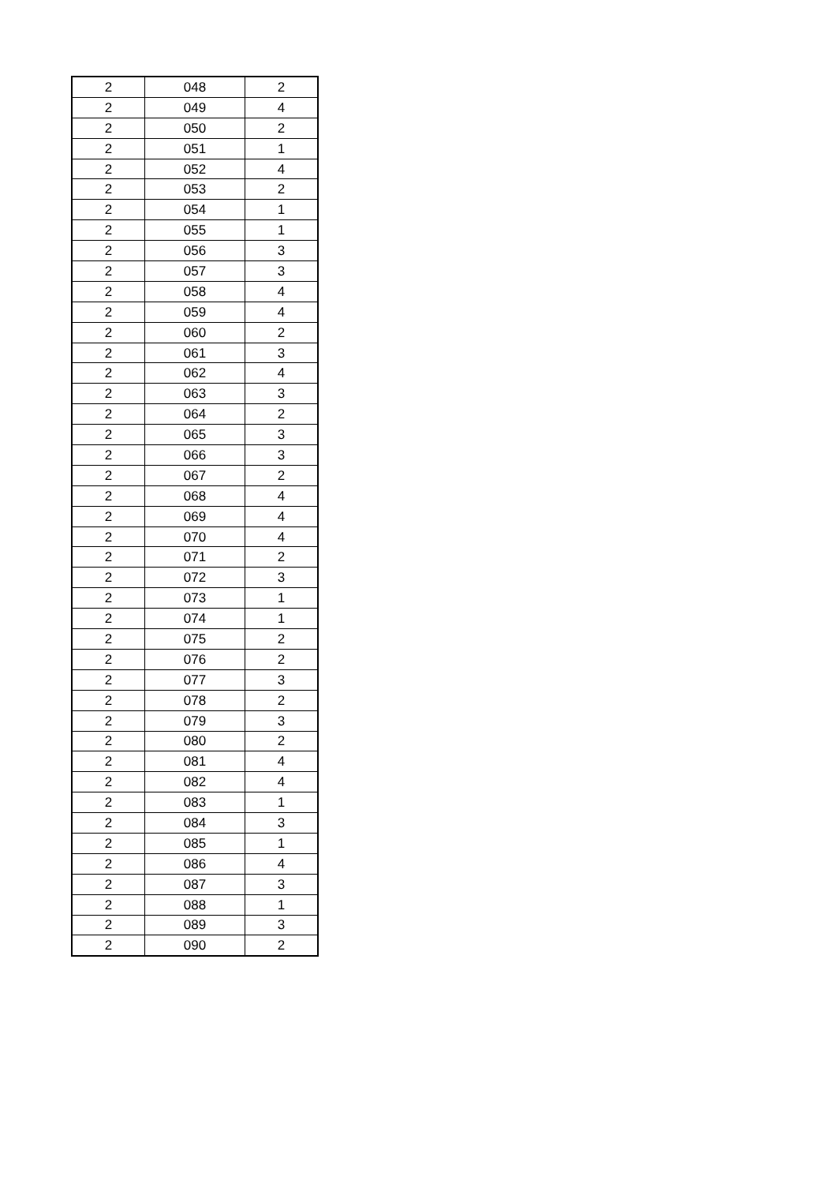| 2 | 048 | 2 |
| 2 | 049 | 4 |
| 2 | 050 | 2 |
| 2 | 051 | 1 |
| 2 | 052 | 4 |
| 2 | 053 | 2 |
| 2 | 054 | 1 |
| 2 | 055 | 1 |
| 2 | 056 | 3 |
| 2 | 057 | 3 |
| 2 | 058 | 4 |
| 2 | 059 | 4 |
| 2 | 060 | 2 |
| 2 | 061 | 3 |
| 2 | 062 | 4 |
| 2 | 063 | 3 |
| 2 | 064 | 2 |
| 2 | 065 | 3 |
| 2 | 066 | 3 |
| 2 | 067 | 2 |
| 2 | 068 | 4 |
| 2 | 069 | 4 |
| 2 | 070 | 4 |
| 2 | 071 | 2 |
| 2 | 072 | 3 |
| 2 | 073 | 1 |
| 2 | 074 | 1 |
| 2 | 075 | 2 |
| 2 | 076 | 2 |
| 2 | 077 | 3 |
| 2 | 078 | 2 |
| 2 | 079 | 3 |
| 2 | 080 | 2 |
| 2 | 081 | 4 |
| 2 | 082 | 4 |
| 2 | 083 | 1 |
| 2 | 084 | 3 |
| 2 | 085 | 1 |
| 2 | 086 | 4 |
| 2 | 087 | 3 |
| 2 | 088 | 1 |
| 2 | 089 | 3 |
| 2 | 090 | 2 |